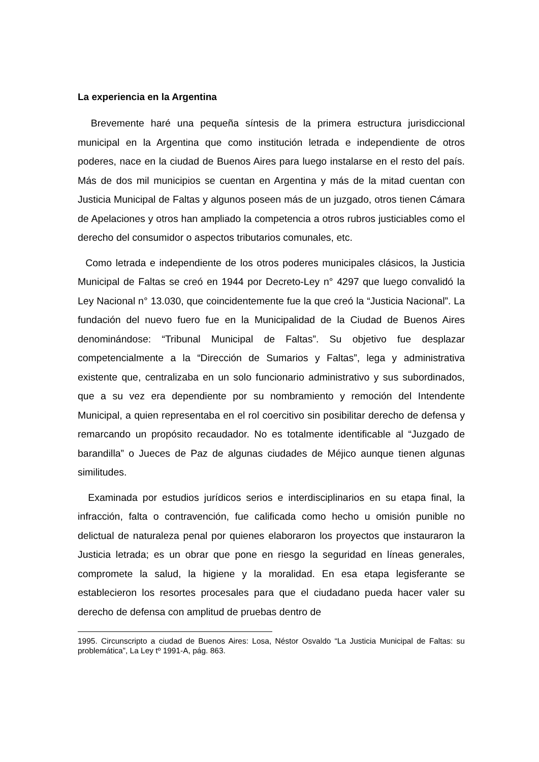La experiencia en la Argentina
Brevemente haré una pequeña síntesis de la primera estructura jurisdiccional municipal en la Argentina que como institución letrada e independiente de otros poderes, nace en la ciudad de Buenos Aires para luego instalarse en el resto del país. Más de dos mil municipios se cuentan en Argentina y más de la mitad cuentan con Justicia Municipal de Faltas y algunos poseen más de un juzgado, otros tienen Cámara de Apelaciones y otros han ampliado la competencia a otros rubros justiciables como el derecho del consumidor o aspectos tributarios comunales, etc.
Como letrada e independiente de los otros poderes municipales clásicos, la Justicia Municipal de Faltas se creó en 1944 por Decreto-Ley n° 4297 que luego convalidó la Ley Nacional n° 13.030, que coincidentemente fue la que creó la “Justicia Nacional”. La fundación del nuevo fuero fue en la Municipalidad de la Ciudad de Buenos Aires denominándose: “Tribunal Municipal de Faltas”. Su objetivo fue desplazar competencialmente a la “Dirección de Sumarios y Faltas”, lega y administrativa existente que, centralizaba en un solo funcionario administrativo y sus subordinados, que a su vez era dependiente por su nombramiento y remoción del Intendente Municipal, a quien representaba en el rol coercitivo sin posibilitar derecho de defensa y remarcando un propósito recaudador. No es totalmente identificable al “Juzgado de barandilla” o Jueces de Paz de algunas ciudades de Méjico aunque tienen algunas similitudes.
Examinada por estudios jurídicos serios e interdisciplinarios en su etapa final, la infracción, falta o contravención, fue calificada como hecho u omisión punible no delictual de naturaleza penal por quienes elaboraron los proyectos que instauraron la Justicia letrada; es un obrar que pone en riesgo la seguridad en líneas generales, compromete la salud, la higiene y la moralidad. En esa etapa legisferante se establecieron los resortes procesales para que el ciudadano pueda hacer valer su derecho de defensa con amplitud de pruebas dentro de
1995. Circunscripto a ciudad de Buenos Aires: Losa, Néstor Osvaldo “La Justicia Municipal de Faltas: su problemática”, La Ley tº 1991-A, pág. 863.